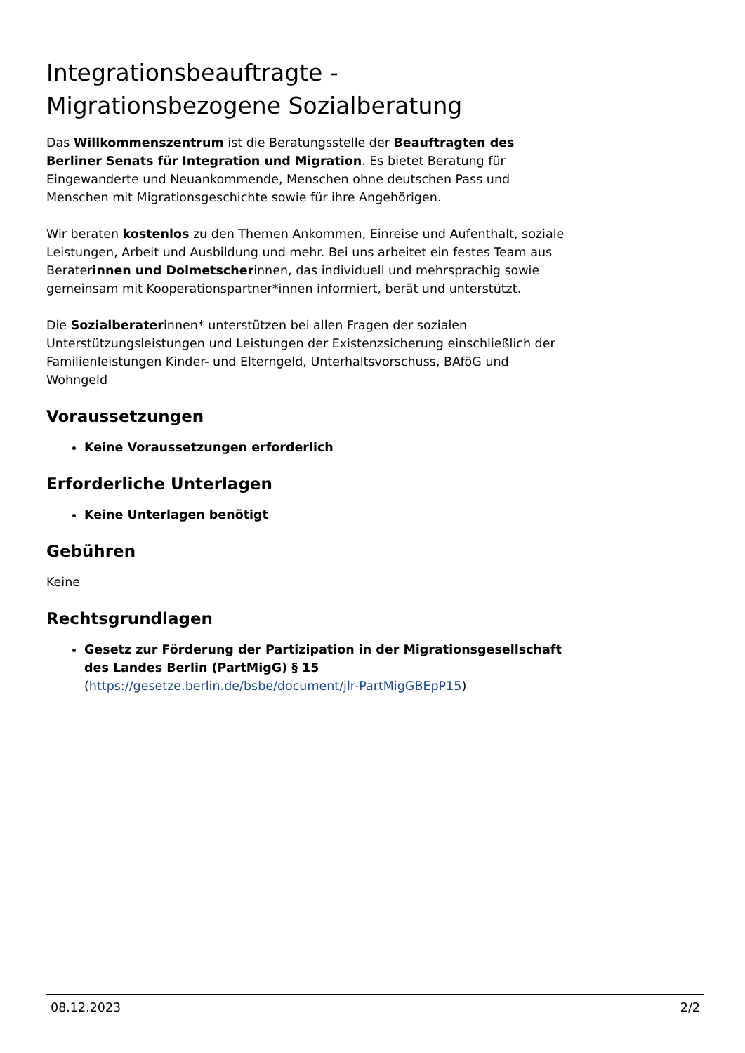Integrationsbeauftragte - Migrationsbezogene Sozialberatung
Das Willkommenszentrum ist die Beratungsstelle der Beauftragten des Berliner Senats für Integration und Migration. Es bietet Beratung für Eingewanderte und Neuankommende, Menschen ohne deutschen Pass und Menschen mit Migrationsgeschichte sowie für ihre Angehörigen.
Wir beraten kostenlos zu den Themen Ankommen, Einreise und Aufenthalt, soziale Leistungen, Arbeit und Ausbildung und mehr. Bei uns arbeitet ein festes Team aus Beraterinnen und Dolmetscherinnen, das individuell und mehrsprachig sowie gemeinsam mit Kooperationspartner*innen informiert, berät und unterstützt.
Die Sozialberaterinnen* unterstützen bei allen Fragen der sozialen Unterstützungsleistungen und Leistungen der Existenzsicherung einschließlich der Familienleistungen Kinder- und Elterngeld, Unterhaltsvorschuss, BAföG und Wohngeld
Voraussetzungen
Keine Voraussetzungen erforderlich
Erforderliche Unterlagen
Keine Unterlagen benötigt
Gebühren
Keine
Rechtsgrundlagen
Gesetz zur Förderung der Partizipation in der Migrationsgesellschaft des Landes Berlin (PartMigG) § 15
(https://gesetze.berlin.de/bsbe/document/jlr-PartMigGBEpP15)
08.12.2023 2/2